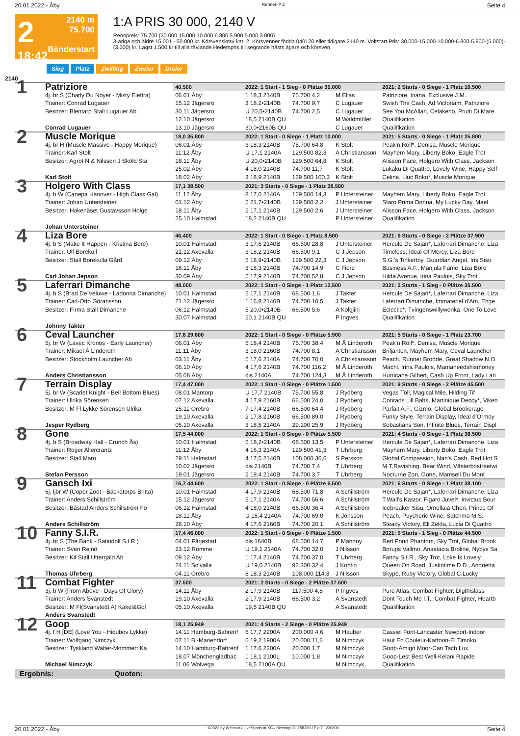20.01.2022 - Åby Rennen # 2 Seite 4
2
18:42
2140 m
75.700
Bänderstart
1:A PRIS 30 000, 2140 V
Rennpreis: 75.700 (30.000 15.000 10.000 6.800 5.900 5.000 3.000)
3-åriga och äldre 15.001 - 50.000 kr. Körsvenskrav kat. 2. Körsvenner födda 040120 eller tidigare.2140 m. Voltstart.Pris: 30.000-15.000-10.000-6.800-5.900-(5.000)-(3.000) kr. Lägst 1.500 kr till alla tävlande.Hederspris till segrande hästs ägare och körsven.
Sieg Platz Zwilling Zweier Dreier
2140
| 1 | Patriziore | 40.500 | 2022: 1 Start - 1 Sieg - 0 Plätze 30.000 | | | 2021: 2 Starts - 0 Siege - 1 Platz 10.500 |
| | 4j. br S (Charly Du Noyer - Misty Elettra) | 06.01 Åby | 1 18,3 2140B | 75.700 4,2 | M Elias | Patriziore, Ioana, Exclusive J.M. |
| | Trainer: Conrad Lugauer | 15.12 Jägersro | 3 18,2•2140B | 74.700 9,7 | C Lugauer | Swish The Cash, Ad Victoriam, Patriziore |
| | Besitzer: Blentarp Stall Lugauer Ab | 30.11 Jägersro | U 20,5•2140B | 74.700 2,5 | C Lugauer | See You McAllan, Celakeno, Prutti Di Mare |
| | | 12.10 Jägersro | 18,5 2140B QU | | M Waldmüller | Qualifikation |
| | Conrad Lugauer | 13.10 Jägersro | 30,0•2160B QU | | C Lugauer | Qualifikation |
| 2 | Muscle Morique | 18,0 35.800 | 2022: 1 Start - 0 Siege - 1 Platz 10.000 | | | 2021: 5 Starts - 0 Siege - 1 Platz 25.800 |
| | 4j. br H (Muscle Massive - Happy Morique) | 06.01 Åby | 3 18,3 2140B | 75.700 64,8 | K Stolt | Peak'n Roll*, Denisa, Muscle Morique |
| | Trainer: Karl Stolt | 11.12 Åby | U 17,1 2140A | 129.500 82,3 | A Christiansson | Mayhem Mary, Liberty Boko, Eagle Trot |
| | Besitzer: Agrot N & Nilsson J Sköld Sta | 18.11 Åby | U 20,0•2140B | 129.500 64,8 | K Stolt | Alisson Face, Holgero With Class, Jackson |
| | | 25.02 Åby | 4 18,0 2140B | 74.700 11,7 | K Stolt | Lukaku Di Quattro, Lovely Wine, Happy Self |
| | Karl Stolt | 18.02 Åby | 3 18,9 2140B | 129.500 100,3 | K Stolt | Celine, Lluc Boko*, Muscle Morique |
| 3 | Holgero With Class | 17,1 38.500 | 2021: 3 Starts - 0 Siege - 1 Platz 38.500 | | | |
| | 4j. b W (Canepa Hanover - High Class Gal) | 11.12 Åby | 8 17,0 2140A | 129.500 14,3 | P Untersteiner | Mayhem Mary, Liberty Boko, Eagle Trot |
| | Trainer: Johan Untersteiner | 01.12 Åby | 5 21,7•2140B | 129.500 2,2 | J Untersteiner | Staro Prima Donna, My Lucky Day, Mael |
| | Besitzer: Hakenäset Gustavsson Holge | 18.11 Åby | 2 17,1 2140B | 129.500 2,6 | J Untersteiner | Alisson Face, Holgero With Class, Jackson |
| | | 25.10 Halmstad | 18,2 2140B QU | | P Untersteiner | Qualifikation |
| | Johan Untersteiner | | | | | |
| 4 | Liza Bore | 46.400 | 2022: 1 Start - 0 Siege - 1 Platz 8.500 | | | 2021: 6 Starts - 0 Siege - 2 Plätze 37.900 |
| | 4j. b S (Make It Happen - Kristina Bore) | 10.01 Halmstad | 3 17,6 2140B | 68.500 28,8 | J Untersteiner | Hercule De Sajan*, Laferrari Dimanche, Liza |
| | Trainer: Ulf Borekull | 21.12 Axevalla | 3 18,2 2140B | 66.500 9,1 | C J Jepson | Timeless, Ideal Of Mercy, Liza Bore |
| | Besitzer: Stall Borekulla Gård | 09.12 Åby | 5 18,9•2140B | 129.500 22,3 | C J Jepson | S.G.'s Tinkertoy, Guardian Angel, Iris Sisu |
| | | 18.11 Åby | 3 18,3 2140B | 74.700 14,9 | C Fiore | Business A.F., Manjula Fame, Liza Bore |
| | Carl Johan Jepson | 30.09 Åby | 5 17,9 2140B | 74.700 52,8 | C J Jepson | Hilda Avenue, Irina Paulois, Sky Trot |
| 5 | Laferrari Dimanche | 48.000 | 2022: 1 Start - 0 Siege - 1 Platz 12.500 | | | 2021: 2 Starts - 1 Sieg - 0 Plätze 35.500 |
| | 4j. b S (Brad De Veluwe - Ladonna Dimanche) | 10.01 Halmstad | 2 17,1 2140B | 68.500 1,6 | J Takter | Hercule De Sajan*, Laferrari Dimanche, Liza |
| | Trainer: Carl-Otto Göransson | 21.12 Jägersro | 1 16,8 2140B | 74.700 10,5 | J Takter | Laferrari Dimanche, Immateriel d'Am, Enge |
| | Besitzer: Firma Stall Dimanche | 06.12 Halmstad | 5 20,0•2140B | 66.500 5,6 | A Kolgjini | Eclectic*, Tvingenswillywonka, One To Love |
| | | 30.07 Halmstad | 20,1 2140B QU | | P Ingves | Qualifikation |
| | Johnny Takter | | | | | |
| 6 | Ceval Launcher | 17,6 29.600 | 2022: 1 Start - 0 Siege - 0 Plätze 5.900 | | | 2021: 5 Starts - 0 Siege - 1 Platz 23.700 |
| | 5j. br W (Lavec Kronos - Early Launcher) | 06.01 Åby | 5 18,4 2140B | 75.700 38,4 | M Å Linderoth | Peak'n Roll*, Denisa, Muscle Morique |
| | Trainer: Mikael Å Linderoth | 11.11 Åby | 3 18,0 2160B | 74.700 8,1 | A Christiansson | Briljanten, Mayhem Mary, Ceval Launcher |
| | Besitzer: Stockholm Launcher Ab | 03.11 Åby | 5 17,6 2140A | 74.700 70,0 | A Christiansson | Peach, Runner Brodde, Great Shadow N.O. |
| | | 06.10 Åby | 4 17,6 2140B | 74.700 116,2 | M Å Linderoth | Machi, Irina Paulois, Mamaneedshismoney |
| | Anders Christiansson | 05.08 Åby | dis 2140A | 74.700 124,3 | M Å Linderoth | Hurricane Gilbert, Cash Up Front, Lady Lari |
| 7 | Terrain Display | 17,4 47.000 | 2022: 1 Start - 0 Siege - 0 Plätze 1.500 | | | 2021: 9 Starts - 0 Siege - 2 Plätze 45.500 |
| | 5j. br W (Scarlet Knight - Bell Bottom Blues) | 08.01 Mantorp | U 17,7 2140B | 75.700 55,8 | J Rydberg | Vegas Töll, Magical Mile, Hilding Tif |
| | Trainer: Ulrika Sörensen | 07.12 Axevalla | 4 17,9 2160B | 66.500 24,0 | J Rydberg | Conrads Lill Babs, Martinique Decoy*, Viken |
| | Besitzer: M Fl Lykke Sörensen Ulrika | 25.11 Örebro | 7 17,4 2140B | 66.500 64,4 | J Rydberg | Parfait A.F., Gizmo, Global Brookerage |
| | | 19.10 Axevalla | 2 17,8 2160B | 66.500 89,0 | J Rydberg | Funky Style, Terrain Display, Ideal d'Ormoy |
| | Jesper Rydberg | 05.10 Axevalla | 3 18,5 2140A | 29.100 25,9 | J Rydberg | Sebastians Son, Infinite Blues, Terrain Displ |
| 8 | Gone | 17,5 44.000 | 2022: 1 Start - 0 Siege - 0 Plätze 5.500 | | | 2021: 4 Starts - 0 Siege - 1 Platz 38.500 |
| | 4j. b S (Broadway Hall - Crunch Ås) | 10.01 Halmstad | 5 18,2•2140B | 68.500 13,5 | P Untersteiner | Hercule De Sajan*, Laferrari Dimanche, Liza |
| | Trainer: Roger Allercrantz | 11.12 Åby | 4 16,3 2140A | 129.500 41,3 | T Uhrberg | Mayhem Mary, Liberty Boko, Eagle Trot |
| | Besitzer: Stall Maro | 29.11 Halmstad | 4 17,5 2140B | 108.000 36,6 | S Persson | Global Compassion, Nan's Cash, Red Hot S |
| | | 10.02 Jägersro | dis 2140B | 74.700 7,4 | T Uhrberg | M.T.Ravishing, Bear Wind, Västerbostreetwi |
| | Stefan Persson | 19.01 Jägersro | 2 19,4 2140B | 74.700 3,7 | T Uhrberg | Nocturne Zon, Gone, Mamsell Du Mont |
| 9 | Gansch Ixi | 16,7 44.600 | 2022: 1 Start - 0 Siege - 0 Plätze 6.500 | | | 2021: 6 Starts - 0 Siege - 1 Platz 38.100 |
| | 6j. ljbr W (Coper Zoot - Bäckatorps Britta) | 10.01 Halmstad | 4 17,9 2140B | 68.500 71,8 | A Schillström | Hercule De Sajan*, Laferrari Dimanche, Liza |
| | Trainer: Anders Schillström | 15.12 Jägersro | 5 17,1 2140A | 74.700 56,6 | A Schillström | T.Wall's Kastor, Figaro Juvel*, Invictus Bour |
| | Besitzer: Båstad Anders Schillström Fö | 06.12 Halmstad | 4 18,0 2140B | 66.500 36,4 | A Schillström | Icebreaker Sisu, Ornellaia Cheri, Prince Of |
| | | 18.11 Åby | U 16,4 2140A | 74.700 69,0 | K Jönsson | Peach, Puycheric Wine, Satchmo M.S. |
| | Anders Schillström | 28.10 Åby | 4 17,6 2160B | 74.700 20,1 | A Schillström | Steady Victory, Eli Zelda, Lucia Di Quattro |
| 10 | Fanny S.I.R. | 17,4 46.000 | 2022: 1 Start - 0 Siege - 0 Plätze 1.500 | | | 2021: 9 Starts - 1 Sieg - 0 Plätze 44.500 |
| | 4j. br S (The Bank - Satindoll S.I.R.) | 04.01 Färjestad | dis 1640B | 68.500 14,7 | P Mahony | Red Pond Phantom, Sky Trot, Global Brook |
| | Trainer: Sven Rejnö | 23.12 Romme | U 19,1 2140A | 74.700 32,0 | J Nilsson | Borups Vallmo, Anastacia Broline, Nybys Sa |
| | Besitzer: Kil Stall Uttergäld Ab | 09.12 Åby | 1 17,4 2140B | 74.700 37,0 | T Uhrberg | Fanny S.I.R., Sky Trot, Loke Is Lovely |
| | | 24.11 Solvalla | U 19,0 2140B | 92.300 32,4 | J Kontio | Queen On Road, Justintime D.D., Andrietta |
| | Thomas Uhrberg | 04.11 Örebro | 8 18,3 2140B | 108.000 114,3 | J Nilsson | Skype, Ruby Victory, Global C.Lucky |
| 11 | Combat Fighter | 37.500 | 2021: 2 Starts - 0 Siege - 2 Plätze 37.500 | | | |
| | 3j. b W (From Above - Days Of Glory) | 14.11 Åby | 2 17,9 2140B | 117.500 4,8 | P Ingves | Pure Atlas, Combat Fighter, Digthislass |
| | Trainer: Anders Svanstedt | 19.10 Axevalla | 2 17,9 2140B | 66.500 3,2 | A Svanstedt | Dont Touch Me I.T., Combat Fighter, Heartb |
| | Besitzer: M Fl(Svanstedt A) Kakel&Gol | 05.10 Axevalla | 19,5 2140B QU | | A Svanstedt | Qualifikation |
| | Anders Svanstedt | | | | | |
| 12 | Goop | 18,1 25.949 | 2021: 4 Starts - 2 Siege - 0 Plätze 25.949 | | | |
| | 4j. f H [DE] (Love You - Hioubov Lykke) | 14.11 Hamburg-Bahrenf | 6 17,7 2200A | 200.000 4,6 | M Hauber | Cassiel Font-Lancaster Newport-Indoor |
| | Trainer: Wolfgang Nimczyk | 07.11 B.-Mariendorf | 6 19,2 1900A | 20.000 11,6 | M Nimczyk | Haut En Couleur-Kartoon-El Timoko |
| | Besitzer: Tyskland Walter-Mommert Ka | 14.10 Hamburg-Bahrenf | 1 17,6 2200A | 20.000 1,7 | M Nimczyk | Goop-Amigo Moor-Can Tach Lux |
| | | 18.07 Mönchengladbac | 1 18,1 2100L | 10.000 1,8 | M Nimczyk | Goop-Lest Best Well-Kelani Rapide |
| | Michael Nimczyk | 11.06 Wolvega | 18,5 2100A QU | | M Nimczyk | Qualifikation |
| Ergebnis: Quoten: | | | | | | |
20.01.2022 - Åby ©2022 by Wettstar / LiveSports.at KG / Meeting ID: 258389 / ExtID: 220890 Seite 4